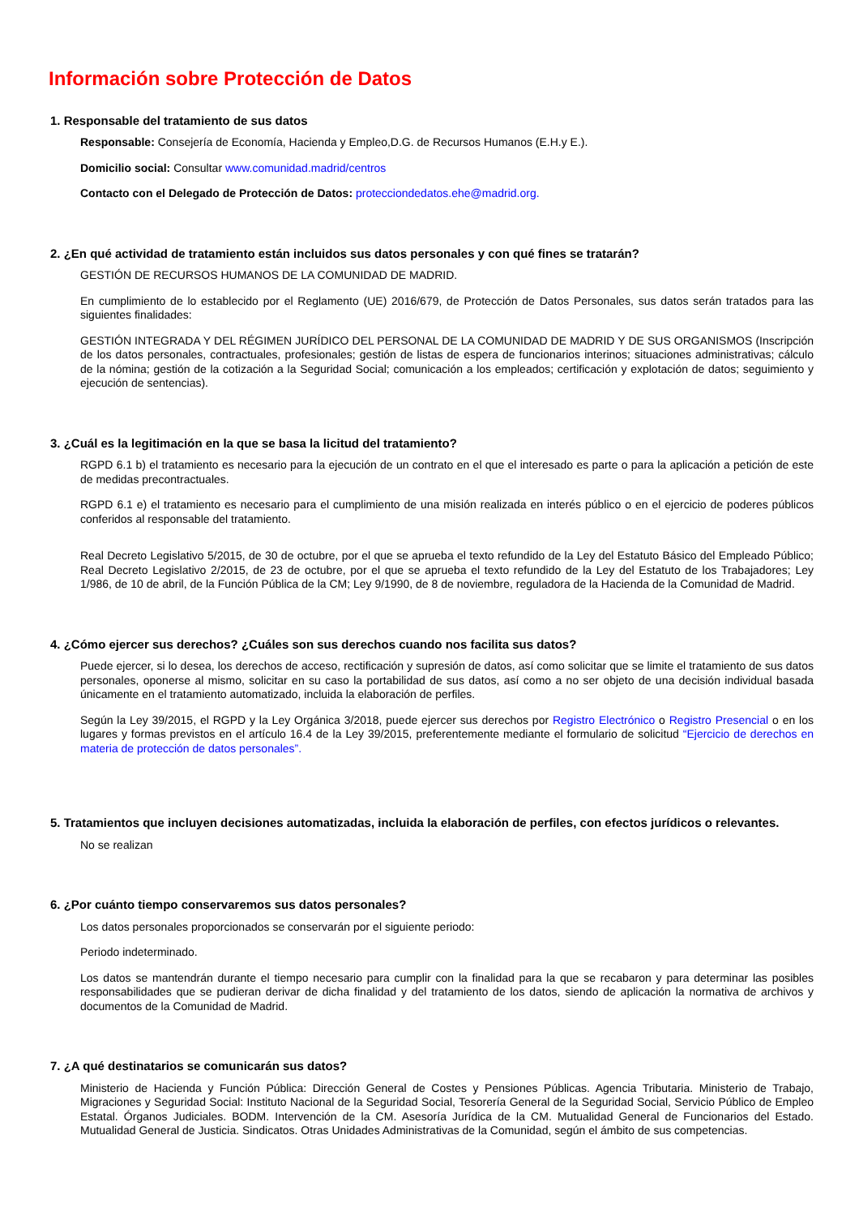Información sobre Protección de Datos
1. Responsable del tratamiento de sus datos
Responsable: Consejería de Economía, Hacienda y Empleo,D.G. de Recursos Humanos (E.H.y E.).
Domicilio social: Consultar www.comunidad.madrid/centros
Contacto con el Delegado de Protección de Datos: protecciondedatos.ehe@madrid.org.
2. ¿En qué actividad de tratamiento están incluidos sus datos personales y con qué fines se tratarán?
GESTIÓN DE RECURSOS HUMANOS DE LA COMUNIDAD DE MADRID.
En cumplimiento de lo establecido por el Reglamento (UE) 2016/679, de Protección de Datos Personales, sus datos serán tratados para las siguientes finalidades:
GESTIÓN INTEGRADA Y DEL RÉGIMEN JURÍDICO DEL PERSONAL DE LA COMUNIDAD DE MADRID Y DE SUS ORGANISMOS (Inscripción de los datos personales, contractuales, profesionales; gestión de listas de espera de funcionarios interinos; situaciones administrativas; cálculo de la nómina; gestión de la cotización a la Seguridad Social; comunicación a los empleados; certificación y explotación de datos; seguimiento y ejecución de sentencias).
3. ¿Cuál es la legitimación en la que se basa la licitud del tratamiento?
RGPD 6.1 b) el tratamiento es necesario para la ejecución de un contrato en el que el interesado es parte o para la aplicación a petición de este de medidas precontractuales.
RGPD 6.1 e) el tratamiento es necesario para el cumplimiento de una misión realizada en interés público o en el ejercicio de poderes públicos conferidos al responsable del tratamiento.
Real Decreto Legislativo 5/2015, de 30 de octubre, por el que se aprueba el texto refundido de la Ley del Estatuto Básico del Empleado Público; Real Decreto Legislativo 2/2015, de 23 de octubre, por el que se aprueba el texto refundido de la Ley del Estatuto de los Trabajadores; Ley 1/986, de 10 de abril, de la Función Pública de la CM; Ley 9/1990, de 8 de noviembre, reguladora de la Hacienda de la Comunidad de Madrid.
4. ¿Cómo ejercer sus derechos? ¿Cuáles son sus derechos cuando nos facilita sus datos?
Puede ejercer, si lo desea, los derechos de acceso, rectificación y supresión de datos, así como solicitar que se limite el tratamiento de sus datos personales, oponerse al mismo, solicitar en su caso la portabilidad de sus datos, así como a no ser objeto de una decisión individual basada únicamente en el tratamiento automatizado, incluida la elaboración de perfiles.
Según la Ley 39/2015, el RGPD y la Ley Orgánica 3/2018, puede ejercer sus derechos por Registro Electrónico o Registro Presencial o en los lugares y formas previstos en el artículo 16.4 de la Ley 39/2015, preferentemente mediante el formulario de solicitud “Ejercicio de derechos en materia de protección de datos personales”.
5. Tratamientos que incluyen decisiones automatizadas, incluida la elaboración de perfiles, con efectos jurídicos o relevantes.
No se realizan
6. ¿Por cuánto tiempo conservaremos sus datos personales?
Los datos personales proporcionados se conservarán por el siguiente periodo:
Periodo indeterminado.
Los datos se mantendrán durante el tiempo necesario para cumplir con la finalidad para la que se recabaron y para determinar las posibles responsabilidades que se pudieran derivar de dicha finalidad y del tratamiento de los datos, siendo de aplicación la normativa de archivos y documentos de la Comunidad de Madrid.
7. ¿A qué destinatarios se comunicarán sus datos?
Ministerio de Hacienda y Función Pública: Dirección General de Costes y Pensiones Públicas. Agencia Tributaria. Ministerio de Trabajo, Migraciones y Seguridad Social: Instituto Nacional de la Seguridad Social, Tesorería General de la Seguridad Social, Servicio Público de Empleo Estatal. Órganos Judiciales. BODM. Intervención de la CM. Asesoría Jurídica de la CM. Mutualidad General de Funcionarios del Estado. Mutualidad General de Justicia. Sindicatos. Otras Unidades Administrativas de la Comunidad, según el ámbito de sus competencias.